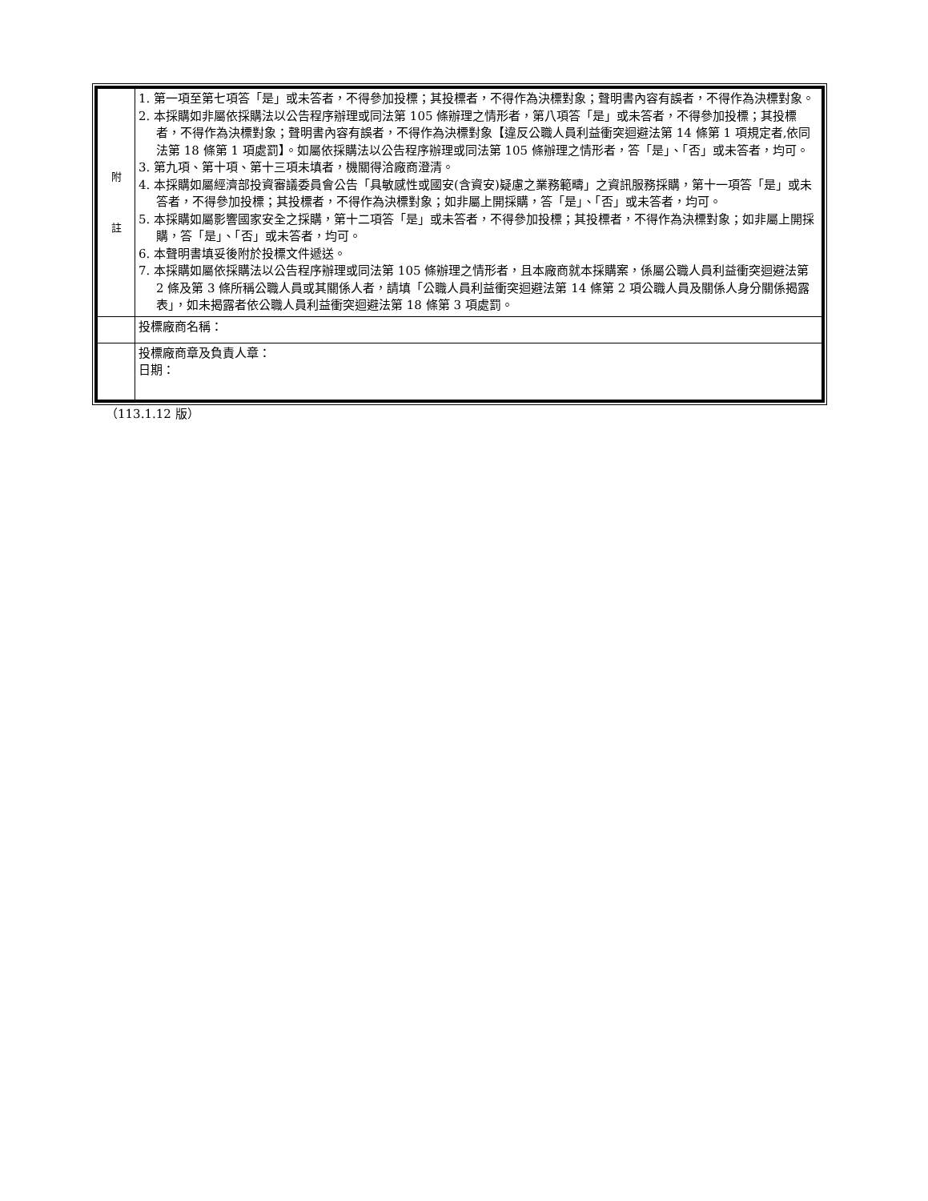| 附 註 | 1. 第一項至第七項答「是」或未答者，不得參加投標；其投標者，不得作為決標對象；聲明書內容有誤者，不得作為決標對象。 2. 本採購如非屬依採購法以公告程序辦理或同法第 105 條辦理之情形者，第八項答「是」或未答者，不得參加投標；其投標者，不得作為決標對象；聲明書內容有誤者，不得作為決標對象【違反公職人員利益衝突迴避法第 14 條第 1 項規定者,依同法第 18 條第 1 項處罰】。如屬依採購法以公告程序辦理或同法第 105 條辦理之情形者，答「是」、「否」或未答者，均可。 3. 第九項、第十項、第十三項未填者，機關得洽廠商澄清。 4. 本採購如屬經濟部投資審議委員會公告「具敏感性或國安(含資安)疑慮之業務範疇」之資訊服務採購，第十一項答「是」或未答者，不得參加投標；其投標者，不得作為決標對象；如非屬上開採購，答「是」、「否」或未答者，均可。 5. 本採購如屬影響國家安全之採購，第十二項答「是」或未答者，不得參加投標；其投標者，不得作為決標對象；如非屬上開採購，答「是」、「否」或未答者，均可。 6. 本聲明書填妥後附於投標文件遞送。 7. 本採購如屬依採購法以公告程序辦理或同法第 105 條辦理之情形者，且本廠商就本採購案，係屬公職人員利益衝突迴避法第 2 條及第 3 條所稱公職人員或其關係人者，請填「公職人員利益衝突迴避法第 14 條第 2 項公職人員及關係人身分關係揭露表」，如未揭露者依公職人員利益衝突迴避法第 18 條第 3 項處罰。 |
| | 投標廠商名稱： |
| | 投標廠商章及負責人章： 日期： |
（113.1.12 版）